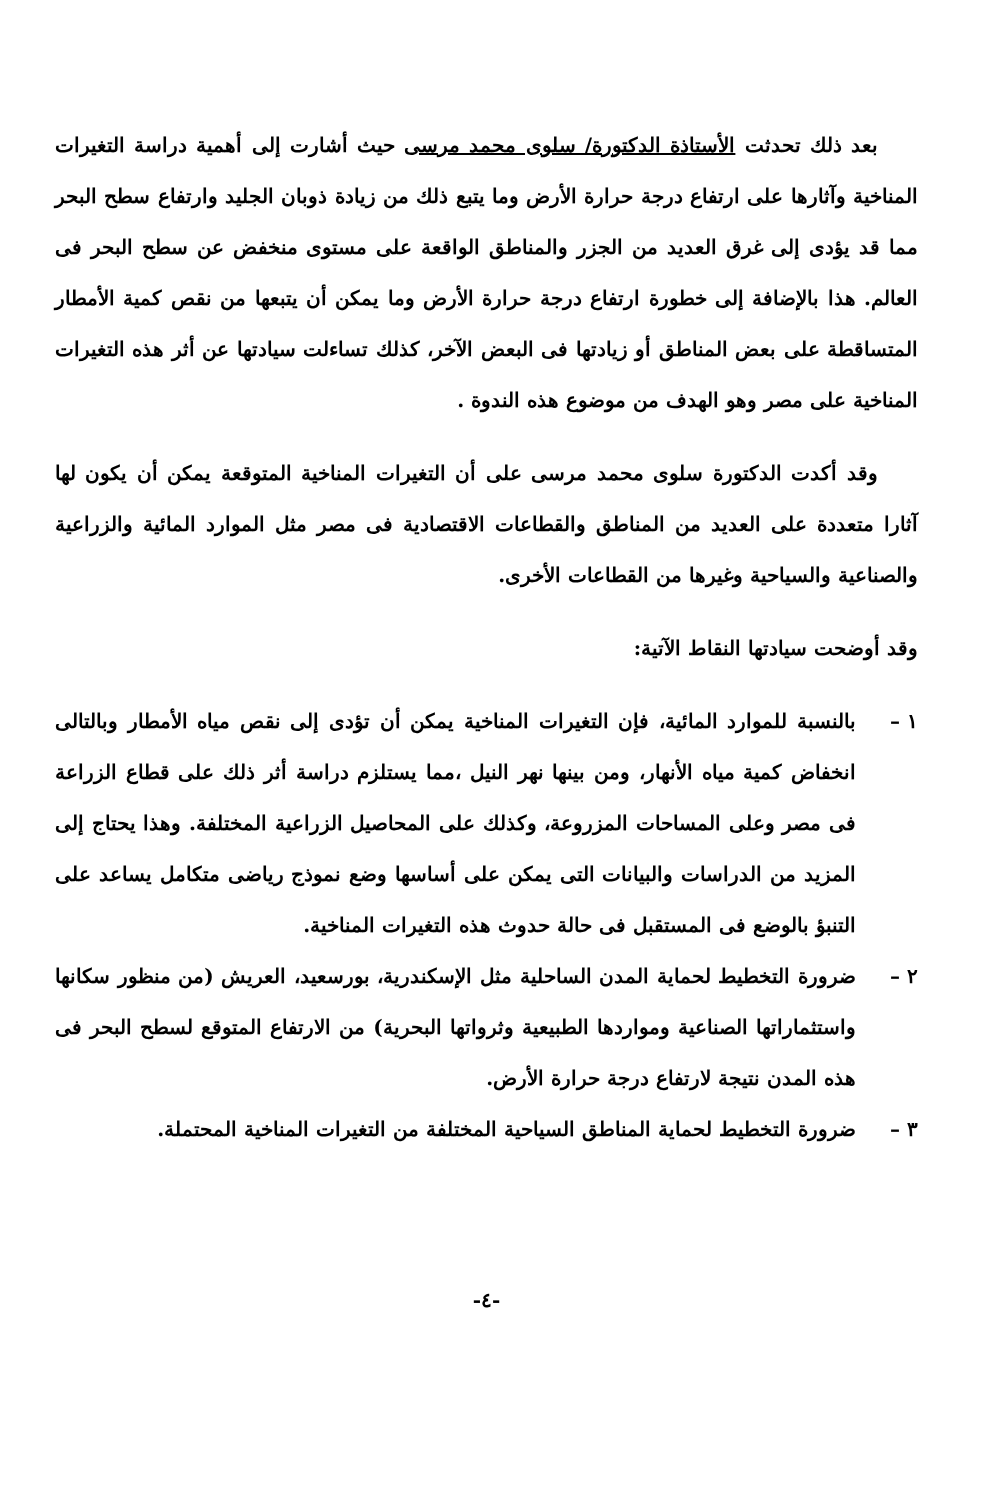بعد ذلك تحدثت الأستاذة الدكتورة/ سلوى محمد مرسى حيث أشارت إلى أهمية دراسة التغيرات المناخية وآثارها على ارتفاع درجة حرارة الأرض وما يتبع ذلك من زيادة ذوبان الجليد وارتفاع سطح البحر مما قد يؤدى إلى غرق العديد من الجزر والمناطق الواقعة على مستوى منخفض عن سطح البحر فى العالم. هذا بالإضافة إلى خطورة ارتفاع درجة حرارة الأرض وما يمكن أن يتبعها من نقص كمية الأمطار المتساقطة على بعض المناطق أو زيادتها فى البعض الآخر، كذلك تساءلت سيادتها عن أثر هذه التغيرات المناخية على مصر وهو الهدف من موضوع هذه الندوة .
وقد أكدت الدكتورة سلوى محمد مرسى على أن التغيرات المناخية المتوقعة يمكن أن يكون لها آثارا متعددة على العديد من المناطق والقطاعات الاقتصادية فى مصر مثل الموارد المائية والزراعية والصناعية والسياحية وغيرها من القطاعات الأخرى.
وقد أوضحت سيادتها النقاط الآتية:
١ – بالنسبة للموارد المائية، فإن التغيرات المناخية يمكن أن تؤدى إلى نقص مياه الأمطار وبالتالى انخفاض كمية مياه الأنهار، ومن بينها نهر النيل ،مما يستلزم دراسة أثر ذلك على قطاع الزراعة فى مصر وعلى المساحات المزروعة، وكذلك على المحاصيل الزراعية المختلفة. وهذا يحتاج إلى المزيد من الدراسات والبيانات التى يمكن على أساسها وضع نموذج رياضى متكامل يساعد على التنبؤ بالوضع فى المستقبل فى حالة حدوث هذه التغيرات المناخية.
٢ – ضرورة التخطيط لحماية المدن الساحلية مثل الإسكندرية، بورسعيد، العريش (من منظور سكانها واستثماراتها الصناعية ومواردها الطبيعية وثرواتها البحرية) من الارتفاع المتوقع لسطح البحر فى هذه المدن نتيجة لارتفاع درجة حرارة الأرض.
٣ – ضرورة التخطيط لحماية المناطق السياحية المختلفة من التغيرات المناخية المحتملة.
-٤-